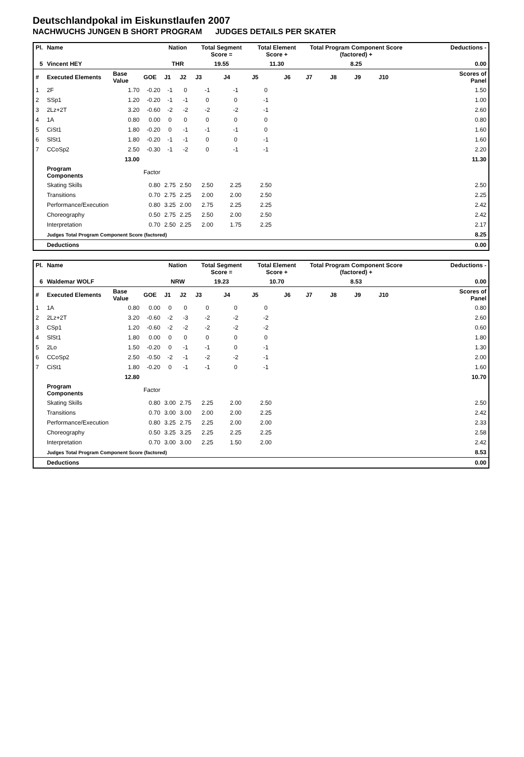Deutschlandpokal im Eiskunstlaufen 2007
NACHWUCHS JUNGEN B SHORT PROGRAM JUDGES DETAILS PER SKATER
| Pl. | Name | | | Nation | | Total Segment Score = | | Total Element Score + | | Total Program Component Score (factored) + | | | | Deductions - | |
| --- | --- | --- | --- | --- | --- | --- | --- | --- | --- | --- | --- | --- | --- | --- | --- |
| 5 | Vincent HEY | | | THR | | 19.55 | | 11.30 | | 8.25 | | | | 0.00 | |
| # | Executed Elements | Base Value | GOE | J1 | J2 | J3 | J4 | J5 | J6 | J7 | J8 | J9 | J10 | | Scores of Panel |
| 1 | 2F | 1.70 | -0.20 | -1 | 0 | -1 | -1 | 0 | | | | | | | 1.50 |
| 2 | SSp1 | 1.20 | -0.20 | -1 | -1 | 0 | 0 | -1 | | | | | | | 1.00 |
| 3 | 2Lz+2T | 3.20 | -0.60 | -2 | -2 | -2 | -2 | -1 | | | | | | | 2.60 |
| 4 | 1A | 0.80 | 0.00 | 0 | 0 | 0 | 0 | 0 | | | | | | | 0.80 |
| 5 | CiSt1 | 1.80 | -0.20 | 0 | -1 | -1 | -1 | 0 | | | | | | | 1.60 |
| 6 | SlSt1 | 1.80 | -0.20 | -1 | -1 | 0 | 0 | -1 | | | | | | | 1.60 |
| 7 | CCoSp2 | 2.50 | -0.30 | -1 | -2 | 0 | -1 | -1 | | | | | | | 2.20 |
| | | 13.00 | | | | | | | | | | | | | 11.30 |
| | Program Components | | Factor | | | | | | | | | | | | |
| | Skating Skills | | 0.80 | 2.75 | 2.50 | 2.50 | 2.25 | 2.50 | | | | | | | 2.50 |
| | Transitions | | 0.70 | 2.75 | 2.25 | 2.00 | 2.00 | 2.50 | | | | | | | 2.25 |
| | Performance/Execution | | 0.80 | 3.25 | 2.00 | 2.75 | 2.25 | 2.25 | | | | | | | 2.42 |
| | Choreography | | 0.50 | 2.75 | 2.25 | 2.50 | 2.00 | 2.50 | | | | | | | 2.42 |
| | Interpretation | | 0.70 | 2.50 | 2.25 | 2.00 | 1.75 | 2.25 | | | | | | | 2.17 |
| | Judges Total Program Component Score (factored) | | | | | | | | | | | | | | 8.25 |
| | Deductions | | | | | | | | | | | | | | 0.00 |
| Pl. | Name | | | Nation | | Total Segment Score = | | Total Element Score + | | Total Program Component Score (factored) + | | | | Deductions - | |
| --- | --- | --- | --- | --- | --- | --- | --- | --- | --- | --- | --- | --- | --- | --- | --- |
| 6 | Waldemar WOLF | | | NRW | | 19.23 | | 10.70 | | 8.53 | | | | 0.00 | |
| # | Executed Elements | Base Value | GOE | J1 | J2 | J3 | J4 | J5 | J6 | J7 | J8 | J9 | J10 | | Scores of Panel |
| 1 | 1A | 0.80 | 0.00 | 0 | 0 | 0 | 0 | 0 | | | | | | | 0.80 |
| 2 | 2Lz+2T | 3.20 | -0.60 | -2 | -3 | -2 | -2 | -2 | | | | | | | 2.60 |
| 3 | CSp1 | 1.20 | -0.60 | -2 | -2 | -2 | -2 | -2 | | | | | | | 0.60 |
| 4 | SlSt1 | 1.80 | 0.00 | 0 | 0 | 0 | 0 | 0 | | | | | | | 1.80 |
| 5 | 2Lo | 1.50 | -0.20 | 0 | -1 | -1 | 0 | -1 | | | | | | | 1.30 |
| 6 | CCoSp2 | 2.50 | -0.50 | -2 | -1 | -2 | -2 | -1 | | | | | | | 2.00 |
| 7 | CiSt1 | 1.80 | -0.20 | 0 | -1 | -1 | 0 | -1 | | | | | | | 1.60 |
| | | 12.80 | | | | | | | | | | | | | 10.70 |
| | Program Components | | Factor | | | | | | | | | | | | |
| | Skating Skills | | 0.80 | 3.00 | 2.75 | 2.25 | 2.00 | 2.50 | | | | | | | 2.50 |
| | Transitions | | 0.70 | 3.00 | 3.00 | 2.00 | 2.00 | 2.25 | | | | | | | 2.42 |
| | Performance/Execution | | 0.80 | 3.25 | 2.75 | 2.25 | 2.00 | 2.00 | | | | | | | 2.33 |
| | Choreography | | 0.50 | 3.25 | 3.25 | 2.25 | 2.25 | 2.25 | | | | | | | 2.58 |
| | Interpretation | | 0.70 | 3.00 | 3.00 | 2.25 | 1.50 | 2.00 | | | | | | | 2.42 |
| | Judges Total Program Component Score (factored) | | | | | | | | | | | | | | 8.53 |
| | Deductions | | | | | | | | | | | | | | 0.00 |